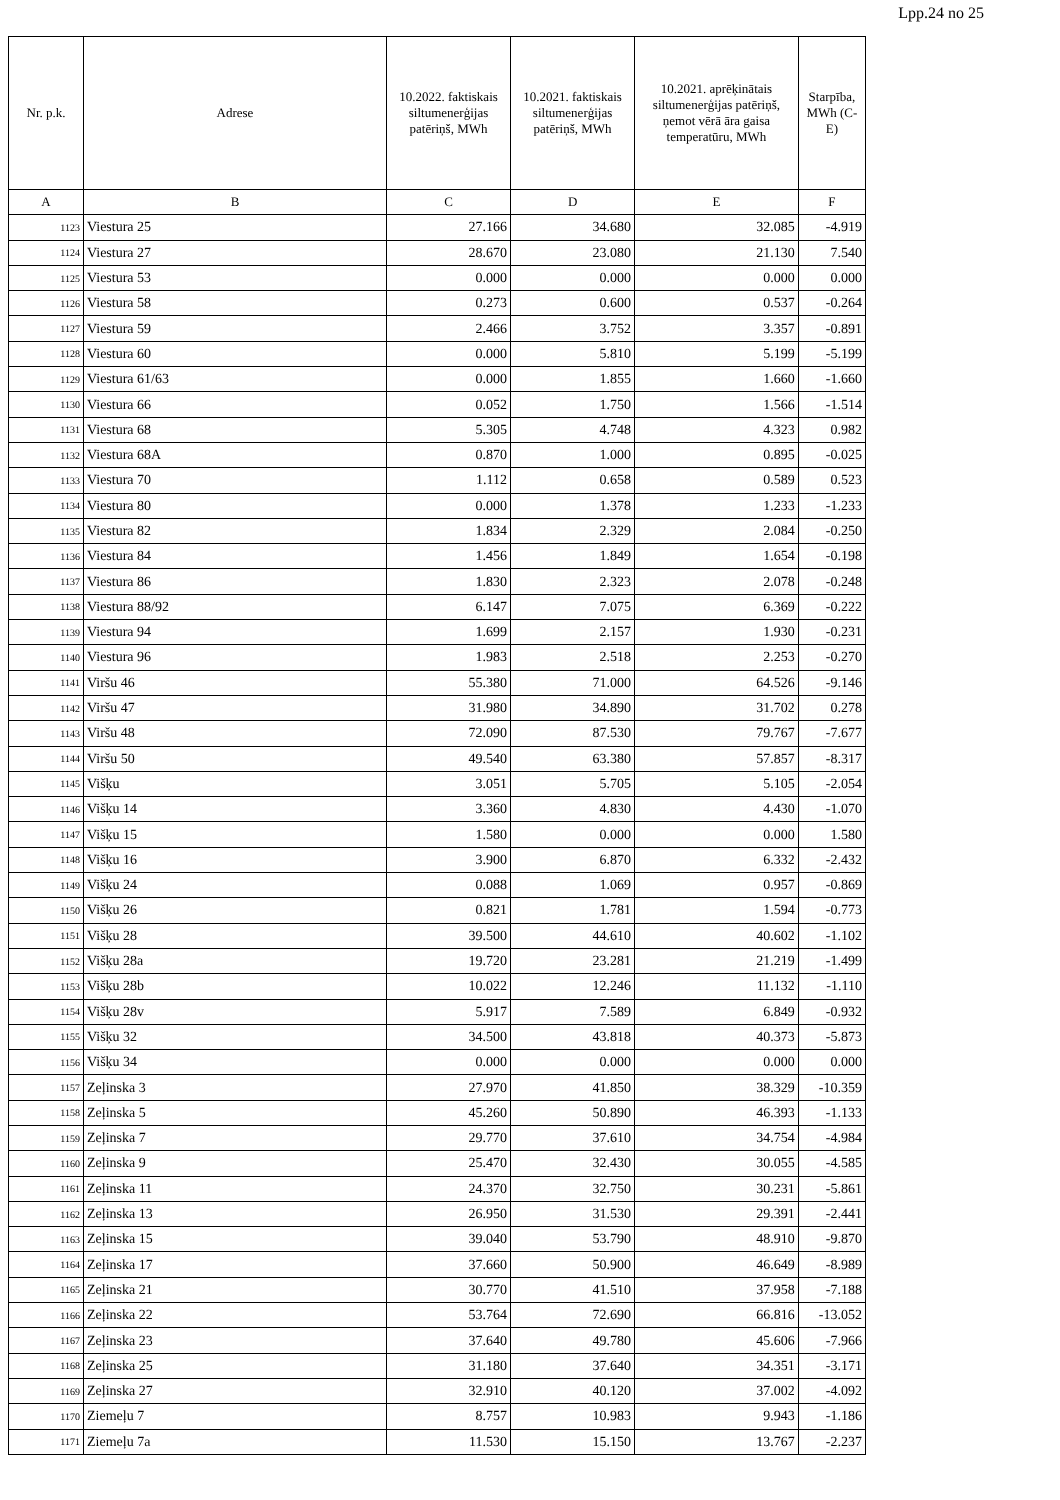Lpp.24 no 25
| Nr. p.k. | Adrese | 10.2022. faktiskais siltumenerģijas patēriņš, MWh | 10.2021. faktiskais siltumenerģijas patēriņš, MWh | 10.2021. aprēķinātais siltumenerģijas patēriņš, ņemot vērā āra gaisa temperatūru, MWh | Starpība, MWh (C-E) |
| --- | --- | --- | --- | --- | --- |
| A | B | C | D | E | F |
| 1123 | Viestura 25 | 27.166 | 34.680 | 32.085 | -4.919 |
| 1124 | Viestura 27 | 28.670 | 23.080 | 21.130 | 7.540 |
| 1125 | Viestura 53 | 0.000 | 0.000 | 0.000 | 0.000 |
| 1126 | Viestura 58 | 0.273 | 0.600 | 0.537 | -0.264 |
| 1127 | Viestura 59 | 2.466 | 3.752 | 3.357 | -0.891 |
| 1128 | Viestura 60 | 0.000 | 5.810 | 5.199 | -5.199 |
| 1129 | Viestura 61/63 | 0.000 | 1.855 | 1.660 | -1.660 |
| 1130 | Viestura 66 | 0.052 | 1.750 | 1.566 | -1.514 |
| 1131 | Viestura 68 | 5.305 | 4.748 | 4.323 | 0.982 |
| 1132 | Viestura 68A | 0.870 | 1.000 | 0.895 | -0.025 |
| 1133 | Viestura 70 | 1.112 | 0.658 | 0.589 | 0.523 |
| 1134 | Viestura 80 | 0.000 | 1.378 | 1.233 | -1.233 |
| 1135 | Viestura 82 | 1.834 | 2.329 | 2.084 | -0.250 |
| 1136 | Viestura 84 | 1.456 | 1.849 | 1.654 | -0.198 |
| 1137 | Viestura 86 | 1.830 | 2.323 | 2.078 | -0.248 |
| 1138 | Viestura 88/92 | 6.147 | 7.075 | 6.369 | -0.222 |
| 1139 | Viestura 94 | 1.699 | 2.157 | 1.930 | -0.231 |
| 1140 | Viestura 96 | 1.983 | 2.518 | 2.253 | -0.270 |
| 1141 | Viršu 46 | 55.380 | 71.000 | 64.526 | -9.146 |
| 1142 | Viršu 47 | 31.980 | 34.890 | 31.702 | 0.278 |
| 1143 | Viršu 48 | 72.090 | 87.530 | 79.767 | -7.677 |
| 1144 | Viršu 50 | 49.540 | 63.380 | 57.857 | -8.317 |
| 1145 | Višķu | 3.051 | 5.705 | 5.105 | -2.054 |
| 1146 | Višķu 14 | 3.360 | 4.830 | 4.430 | -1.070 |
| 1147 | Višķu 15 | 1.580 | 0.000 | 0.000 | 1.580 |
| 1148 | Višķu 16 | 3.900 | 6.870 | 6.332 | -2.432 |
| 1149 | Višķu 24 | 0.088 | 1.069 | 0.957 | -0.869 |
| 1150 | Višķu 26 | 0.821 | 1.781 | 1.594 | -0.773 |
| 1151 | Višķu 28 | 39.500 | 44.610 | 40.602 | -1.102 |
| 1152 | Višķu 28a | 19.720 | 23.281 | 21.219 | -1.499 |
| 1153 | Višķu 28b | 10.022 | 12.246 | 11.132 | -1.110 |
| 1154 | Višķu 28v | 5.917 | 7.589 | 6.849 | -0.932 |
| 1155 | Višķu 32 | 34.500 | 43.818 | 40.373 | -5.873 |
| 1156 | Višķu 34 | 0.000 | 0.000 | 0.000 | 0.000 |
| 1157 | Zeļinska 3 | 27.970 | 41.850 | 38.329 | -10.359 |
| 1158 | Zeļinska 5 | 45.260 | 50.890 | 46.393 | -1.133 |
| 1159 | Zeļinska 7 | 29.770 | 37.610 | 34.754 | -4.984 |
| 1160 | Zeļinska 9 | 25.470 | 32.430 | 30.055 | -4.585 |
| 1161 | Zeļinska 11 | 24.370 | 32.750 | 30.231 | -5.861 |
| 1162 | Zeļinska 13 | 26.950 | 31.530 | 29.391 | -2.441 |
| 1163 | Zeļinska 15 | 39.040 | 53.790 | 48.910 | -9.870 |
| 1164 | Zeļinska 17 | 37.660 | 50.900 | 46.649 | -8.989 |
| 1165 | Zeļinska 21 | 30.770 | 41.510 | 37.958 | -7.188 |
| 1166 | Zeļinska 22 | 53.764 | 72.690 | 66.816 | -13.052 |
| 1167 | Zeļinska 23 | 37.640 | 49.780 | 45.606 | -7.966 |
| 1168 | Zeļinska 25 | 31.180 | 37.640 | 34.351 | -3.171 |
| 1169 | Zeļinska 27 | 32.910 | 40.120 | 37.002 | -4.092 |
| 1170 | Ziemeļu 7 | 8.757 | 10.983 | 9.943 | -1.186 |
| 1171 | Ziemeļu 7a | 11.530 | 15.150 | 13.767 | -2.237 |